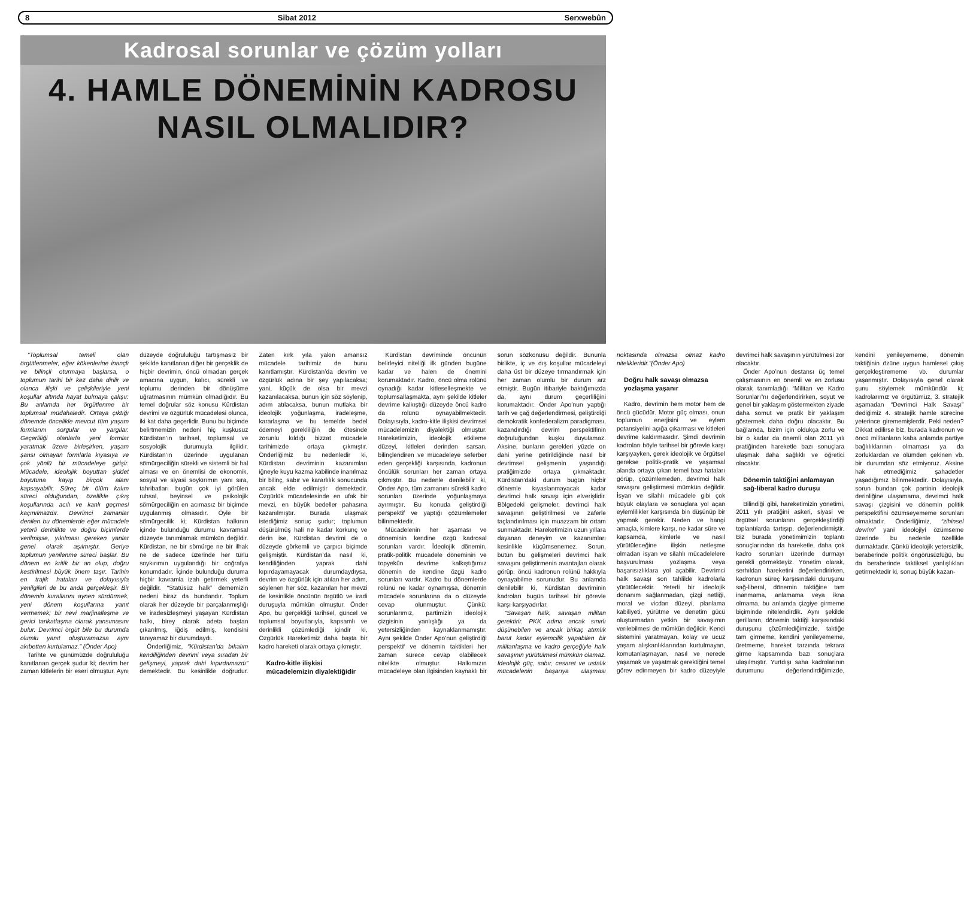8 Sibat 2012 Serxwebûn
Kadrosal sorunlar ve çözüm yolları
4. HAMLE DÖNEMİNİN KADROSU
NASIL OLMALIDIR?
“Toplumsal temeli olan örgütlenmeler, eğer kökenlerine inançlı ve bilinçli oturmaya başlarsa, o toplumun tarihi bir kez daha dirilir ve olanca ilişki ve çelişkileriyle yeni koşullar altında hayat bulmaya çalışır. Bu anlamda her örgütlenme bir toplumsal müdahaledir. Ortaya çıktığı dönemde öncelikle mevcut tüm yaşam formlarını sorgular ve yargılar. Geçerliliği olanlarla yeni formlar yaratmak üzere birleşirken, yaşam şansı olmayan formlarla kıyasıya ve çok yönlü bir mücadeleye girişir. Mücadele, ideolojik boyuttan şiddet boyutuna kayıp birçok alanı kapsayabilir. Süreç bir ölüm kalım süreci olduğundan, özellikle çıkış koşullarında acılı ve kanlı geçmesi kaçınılmazdır. Devrimci zamanlar denilen bu dönemlerde eğer mücadele yeterli derinlikte ve doğru biçimlerde verilmişse, yıkılması gereken yanlar genel olarak aşılmıştır. Geriye toplumun yenilenme süreci başlar. Bu dönem en kritik bir an olup, doğru kestirilmesi büyük önem taşır. Tarihin en trajik hataları ve dolayısıyla yenilgileri de bu anda gerçekleşir. Bir dönemin kurallarını aynen sürdürmek, yeni dönem koşullarına yanıt vermemek; bir nevi marjinalleşme ve gerici tarikatlaşma olarak yansımasını bulur. Devrimci örgüt bile bu durumda olumlu yanıt oluşturamazsa aynı akıbetten kurtulamaz.” (Önder Apo)
Tarihte ve günümüzde doğrululuğu kanıtlanan gerçek şudur ki; devrim her zaman kitlelerin bir eseri olmuştur. Aynı düzeyde doğrululuğu tartışmasız bir şekilde kanıtlanan diğer bir gerçeklik de hiçbir devrimin, öncü olmadan gerçek amacına uygun, kalıcı, sürekli ve toplumu derinden bir dönüşüme uğratmasının mümkün olmadığıdır. Bu temel doğrular söz konusu Kürdistan devrimi ve özgürlük mücadelesi olunca, iki kat daha geçerlidir. Bunu bu biçimde belirtmemizin nedeni hiç kuşkusuz Kürdistan’ın tarihsel, toplumsal ve sosyolojik durumuyla ilgilidir. Kürdistan’ın üzerinde uygulanan sömürgeciliğin sürekli ve sistemli bir hal alması ve en önemlisi de ekonomik, sosyal ve siyasi soykırımın yanı sıra, tahribatları bugün çok iyi görülen ruhsal, beyinsel ve psikolojik sömürgeciliğin en acımasız bir biçimde uygulanmış olmasıdır. Öyle bir sömürgecilik ki; Kürdistan halkının içinde bulunduğu durumu kavramsal düzeyde tanımlamak mümkün değildir. Kürdistan, ne bir sömürge ne bir ilhak ne de sadece üzerinde her türlü soykırımın uygulandığı bir coğrafya konumdadır. İçinde bulunduğu duruma hiçbir kavramla izah getirmek yeterli değildir. “Statüsüz halk” dememizin nedeni biraz da bundandır. Toplum olarak her düzeyde bir parçalanmışlığı ve iradesizleşmeyi yaşayan Kürdistan halkı, birey olarak adeta baştan çıkarılmış, iğdiş edilmiş, kendisini tanıyamaz bir durumdaydı.
Önderliğimiz, “Kürdistan’da bıkalım kendiliğinden devrimi veya sıradan bir gelişmeyi, yaprak dahi kıpırdamazdı” demektedir. Bu kesinlikle doğrudur. Zaten kırk yıla yakın amansız mücadele tarihimiz de bunu kanıtlamıştır. Kürdistan’da devrim ve özgürlük adına bir şey yapılacaksa; yani, küçük de olsa bir mevzi kazanılacaksa, bunun için söz söylenip, adım atılacaksa, bunun mutlaka bir ideolojik yoğunlaşma, iradeleşme, kararlaşma ve bu temelde bedel ödemeyi gerekliliğin de ötesinde zorunlu kıldığı bizzat mücadele tarihimizde ortaya çıkmıştır. Önderliğimiz bu nedenledir ki, Kürdistan devriminin kazanımları iğneyle kuyu kazma kabilinde inanılmaz bir bilinç, sabır ve kararlılık sonucunda ancak elde edilmiştir demektedir. Özgürlük mücadelesinde en ufak bir mevzi, en büyük bedeller pahasına kazanılmıştır. Burada ulaşmak istediğimiz sonuç şudur; toplumun düşürülmüş hali ne kadar korkunç ve derin ise, Kürdistan devrimi de o düzeyde görkemli ve çarpıcı biçimde gelişmiştir. Kürdistan’da nasıl ki, kendiliğinden yaprak dahi kıpırdayamayacak durumdaydıysa, devrim ve özgürlük için atılan her adım, söylenen her söz, kazanılan her mevzi de kesinlikle öncünün örgütlü ve iradi duruşuyla mümkün olmuştur. Önder Apo, bu gerçekliği tarihsel, güncel ve toplumsal boyutlarıyla, kapsamlı ve derinlikli çözümlediği içindir ki, Özgürlük Hareketimiz daha başta bir kadro hareketi olarak ortaya çıkmıştır.
Kadro-kitle ilişkisi mücadelemizin diyalektiğidir
Kürdistan devriminde öncünün belirleyici niteliği ilk günden bugüne kadar ve halen de önemini korumaktadır. Kadro, öncü olma rolünü oynadığı kadar kitleselleşmekte ve toplumsallaşmakta, aynı şekilde kitleler devrime kalkıştığı düzeyde öncü kadro da rolünü oynayabilmektedir. Dolayısıyla, kadro-kitle ilişkisi devrimsel mücadelemizin diyalektiği olmuştur. Hareketimizin, ideolojik etkileme düzeyi, kitleleri derinden sarsan, bilinçlendiren ve mücadeleye seferber eden gerçekliği karşısında, kadronun öncülük sorunları her zaman ortaya çıkmıştır. Bu nedenle denilebilir ki, Önder Apo, tüm zamanını sürekli kadro sorunları üzerinde yoğunlaşmaya ayırmıştır. Bu konuda geliştirdiği perspektif ve yaptığı çözümlemeler bilinmektedir.
Mücadelenin her aşaması ve döneminin kendine özgü kadrosal sorunları vardır. İdeolojik dönemin, pratik-politik mücadele döneminin ve topyekûn devrime kalkıştığımız dönemin de kendine özgü kadro sorunları vardır. Kadro bu dönemlerde rolünü ne kadar oynamışsa, dönemin mücadele sorunlarına da o düzeyde cevap olunmuştur. Çünkü; sorunlarımız, partimizin ideolojik çizgisinin yanlışlığı ya da yetersizliğinden kaynaklanmamıştır. Aynı şekilde Önder Apo’nun geliştirdiği perspektif ve dönemin taktikleri her zaman sürece cevap olabilecek nitelikte olmuştur. Halkımızın mücadeleye olan ilgisinden kaynaklı bir sorun sözkonusu değildir. Bununla birlikte, iç ve dış koşullar mücadeleyi daha üst bir düzeye tırmandırmak için her zaman olumlu bir durum arz etmiştir. Bugün itibariyle baktığımızda da, aynı durum geçerliliğini korumaktadır. Önder Apo’nun yaptığı tarih ve çağ değerlendirmesi, geliştirdiği demokratik konfederalizm paradigması, kazandırdığı devrim perspektifinin doğruluğundan kuşku duyulamaz. Aksine, bunların gerekleri yüzde on dahi yerine getirildiğinde nasıl bir devrimsel gelişmenin yaşandığı pratiğimizde ortaya çıkmaktadır. Kürdistan’daki durum bugün hiçbir dönemle kıyaslanmayacak kadar devrimci halk savaşı için elverişlidir. Bölgedeki gelişmeler, devrimci halk savaşının geliştirilmesi ve zaferle taçlandırılması için muazzam bir ortam sunmaktadır. Hareketimizin uzun yıllara dayanan deneyim ve kazanımları kesinlikle küçümsenemez. Sorun, bütün bu gelişmeleri devrimci halk savaşını geliştirmenin avantajları olarak görüp, öncü kadronun rolünü hakkıyla oynayabilme sorunudur. Bu anlamda denilebilir ki, Kürdistan devriminin kadroları bugün tarihsel bir görevle karşı karşıyadırlar.
“Savaşan halk, savaşan militan gerektirir. PKK adına ancak sınırlı düşünebilen ve ancak birkaç atımlık barut kadar eylemcilik yapabilen bir militanlaşma ve kadro gerçeğiyle halk savaşının yürütülmesi mümkün olamaz. İdeolojik güç, sabır, cesaret ve ustalık mücadelenin başarıya ulaşması noktasında olmazsa olmaz kadro nitelikleridir.”(Önder Apo)
Doğru halk savaşı olmazsa yozlaşma yaşanır
Kadro, devrimin hem motor hem de öncü gücüdür. Motor güç olması, onun toplumun enerjisini ve eylem potansiyelini açığa çıkarması ve kitleleri devrime kaldırmasıdır. Şimdi devrimin kadroları böyle tarihsel bir görevle karşı karşıyayken, gerek ideolojik ve örgütsel gerekse politik-pratik ve yaşamsal alanda ortaya çıkan temel bazı hataları görüp, çözümlemeden, devrimci halk savaşını geliştirmesi mümkün değildir. İsyan ve silahlı mücadele gibi çok büyük olaylara ve sonuçlara yol açan eylemlilikler karşısında bin düşünüp bir yapmak gerekir. Neden ve hangi amaçla, kimlere karşı, ne kadar süre ve kapsamda, kimlerle ve nasıl yürütüleceğine ilişkin netleşme olmadan isyan ve silahlı mücadelelere başvurulması yozlaşma veya başarısızlıklara yol açabilir. Devrimci halk savaşı son tahlilde kadrolarla yürütülecektir. Yeterli bir ideolojik donanım sağlanmadan, çizgi netliği, moral ve vicdan düzeyi, planlama kabiliyeti, yürütme ve denetim gücü oluşturmadan yetkin bir savaşımın verilebilmesi de mümkün değildir. Kendi sistemini yaratmayan, kolay ve ucuz yaşam alışkanlıklarından kurtulmayan, komutanlaşmayan, nasıl ve nerede yaşamak ve yaşatmak gerektiğini temel görev edinmeyen bir kadro düzeyiyle devrimci halk savaşının yürütülmesi zor olacaktır.
Önder Apo’nun destansı üç temel çalışmasının en önemli ve en zorlusu olarak tanımladığı “Militan ve Kadro Sorunları”nı değerlendirirken, soyut ve genel bir yaklaşım göstermekten ziyade daha somut ve pratik bir yaklaşım göstermek daha doğru olacaktır. Bu bağlamda, bizim için oldukça zorlu ve bir o kadar da önemli olan 2011 yılı pratiğinden hareketle bazı sonuçlara ulaşmak daha sağlıklı ve öğretici olacaktır.
Dönemin taktiğini anlamayan sağ-liberal kadro duruşu
Bilindiği gibi, hareketimizin yönetimi, 2011 yılı pratiğini askeri, siyasi ve örgütsel sorunlarını gerçekleştirdiği toplantılarda tartışıp, değerlendirmiştir. Biz burada yönetimimizin toplantı sonuçlarından da hareketle, daha çok kadro sorunları üzerinde durmayı gerekli görmekteyiz. Yönetim olarak, serhıldan hareketini değerlendirirken, kadronun süreç karşısındaki duruşunu sağ-liberal, dönemin taktiğine tam inanmama, anlamama veya ikna olmama, bu anlamda çizgiye girmeme biçiminde nitelendirdik. Aynı şekilde gerillanın, dönemin taktiği karşısındaki duruşunu çözümlediğimizde, taktiğe tam girmeme, kendini yenileyememe, üretmeme, hareket tarzında tekrara girme kapsamında bazı sonuçlara ulaşılmıştır. Yurtdışı saha kadrolarının durumunu değerlendirdiğimizde, kendini yenileyememe, dönemin taktiğinin özüne uygun hamlesel çıkış gerçekleştirememe vb. durumlar yaşanmıştır. Dolayısıyla genel olarak şunu söylemek mümkündür ki; kadrolarımız ve örgütümüz, 3. stratejik aşamadan “Devrimci Halk Savaşı” dediğimiz 4. stratejik hamle sürecine yeterince girememişlerdir. Peki neden? Dikkat edilirse biz, burada kadronun ve öncü militanların kaba anlamda partiye bağlılıklarının olmaması ya da zorluklardan ve ölümden çekinen vb. bir durumdan söz etmiyoruz. Aksine hak etmediğimiz şahadetler yaşadığımız bilinmektedir. Dolayısıyla, sorun bundan çok partinin ideolojik derinliğine ulaşamama, devrimci halk savaşı çizgisini ve dönemin politik perspektifini özümseyememe sorunları olmaktadır. Önderliğimiz, “zihinsel devrim” yani ideolojiyi özümseme üzerinde bu nedenle özellikle durmaktadır. Çünkü ideolojik yetersizlik, beraberinde politik öngörüsüzlüğü, bu da beraberinde taktiksel yanlışlıkları getirmektedir ki, sonuç büyük kazan-